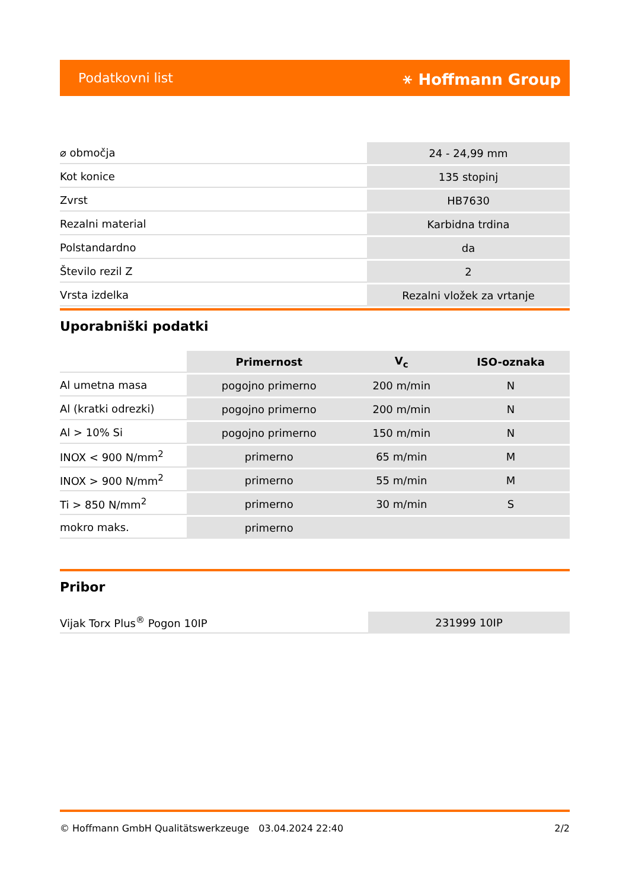Podatkovni list ⚹ Hoffmann Group
| ⌀ območja | 24 - 24,99 mm |
| Kot konice | 135 stopinj |
| Zvrst | HB7630 |
| Rezalni material | Karbidna trdina |
| Polstandardno | da |
| Število rezil Z | 2 |
| Vrsta izdelka | Rezalni vložek za vrtanje |
Uporabniški podatki
| | Primernost | V<sub>c</sub> | ISO-oznaka |
| Al umetna masa | pogojno primerno | 200 m/min | N |
| Al (kratki odrezki) | pogojno primerno | 200 m/min | N |
| Al > 10% Si | pogojno primerno | 150 m/min | N |
| INOX < 900 N/mm<sup>2</sup> | primerno | 65 m/min | M |
| INOX > 900 N/mm<sup>2</sup> | primerno | 55 m/min | M |
| Ti > 850 N/mm<sup>2</sup> | primerno | 30 m/min | S |
| mokro maks. | primerno | | |
Pribor
| Vijak Torx Plus<sup>®</sup> Pogon 10IP | 231999 10IP |
© Hoffmann GmbH Qualitätswerkzeuge 03.04.2024 22:40 2/2